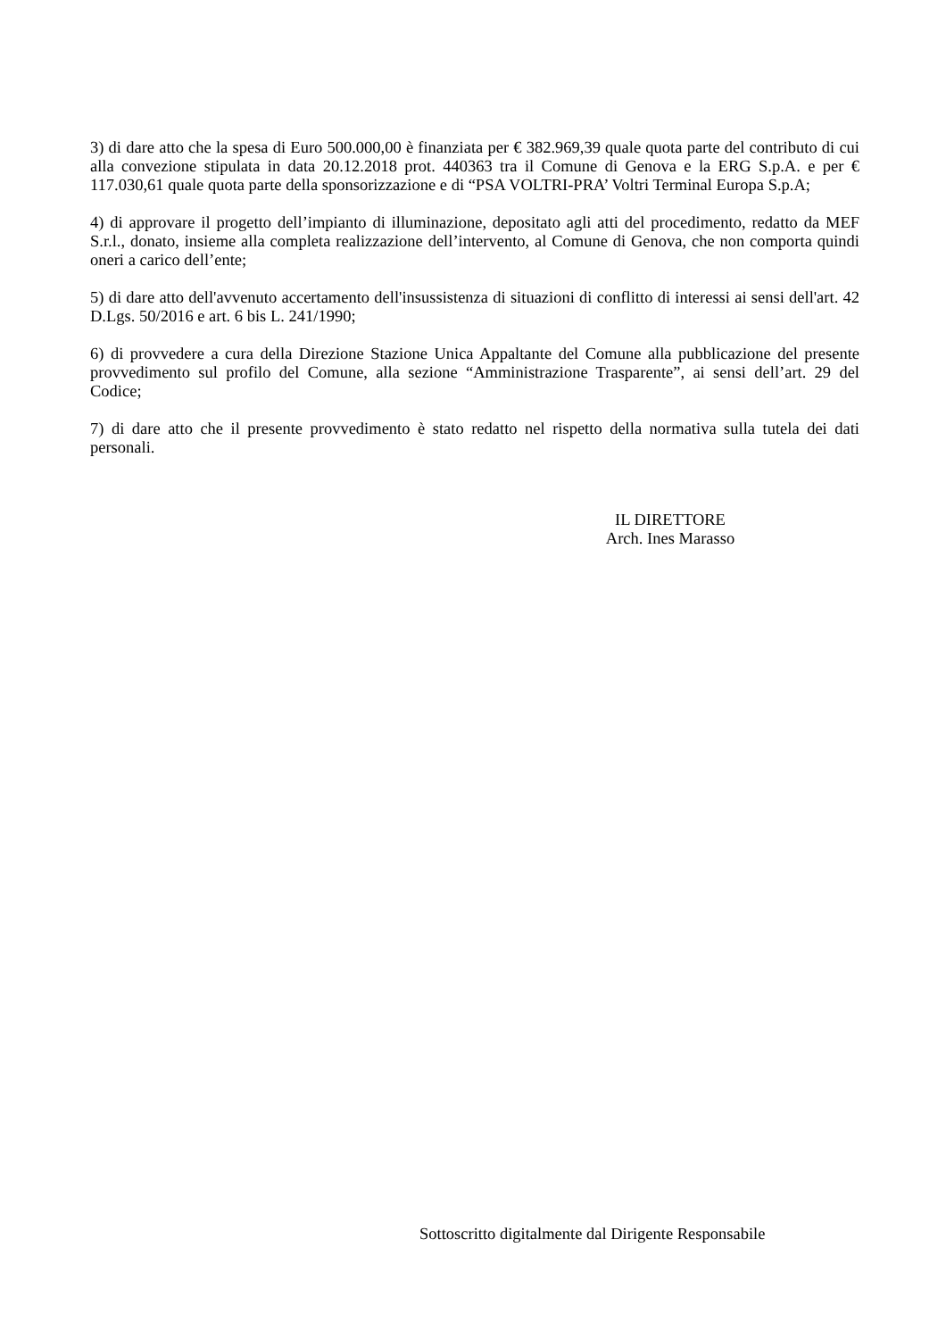3) di dare atto che la spesa di Euro 500.000,00 è finanziata per € 382.969,39 quale quota parte del contributo di cui alla convezione stipulata in data 20.12.2018 prot. 440363 tra il Comune di Genova e la ERG S.p.A. e per € 117.030,61 quale quota parte della sponsorizzazione e di “PSA VOLTRI-PRA’ Voltri Terminal Europa S.p.A;
4) di approvare il progetto dell’impianto di illuminazione, depositato agli atti del procedimento, redatto da MEF S.r.l., donato, insieme alla completa realizzazione dell’intervento, al Comune di Genova, che non comporta quindi oneri a carico dell’ente;
5) di dare atto dell'avvenuto accertamento dell'insussistenza di situazioni di conflitto di interessi ai sensi dell'art. 42 D.Lgs. 50/2016 e art. 6 bis L. 241/1990;
6) di provvedere a cura della Direzione Stazione Unica Appaltante del Comune alla pubblicazione del presente provvedimento sul profilo del Comune, alla sezione “Amministrazione Trasparente”, ai sensi dell’art. 29 del Codice;
7) di dare atto che il presente provvedimento è stato redatto nel rispetto della normativa sulla tutela dei dati personali.
IL DIRETTORE
Arch. Ines Marasso
Sottoscritto digitalmente dal Dirigente Responsabile